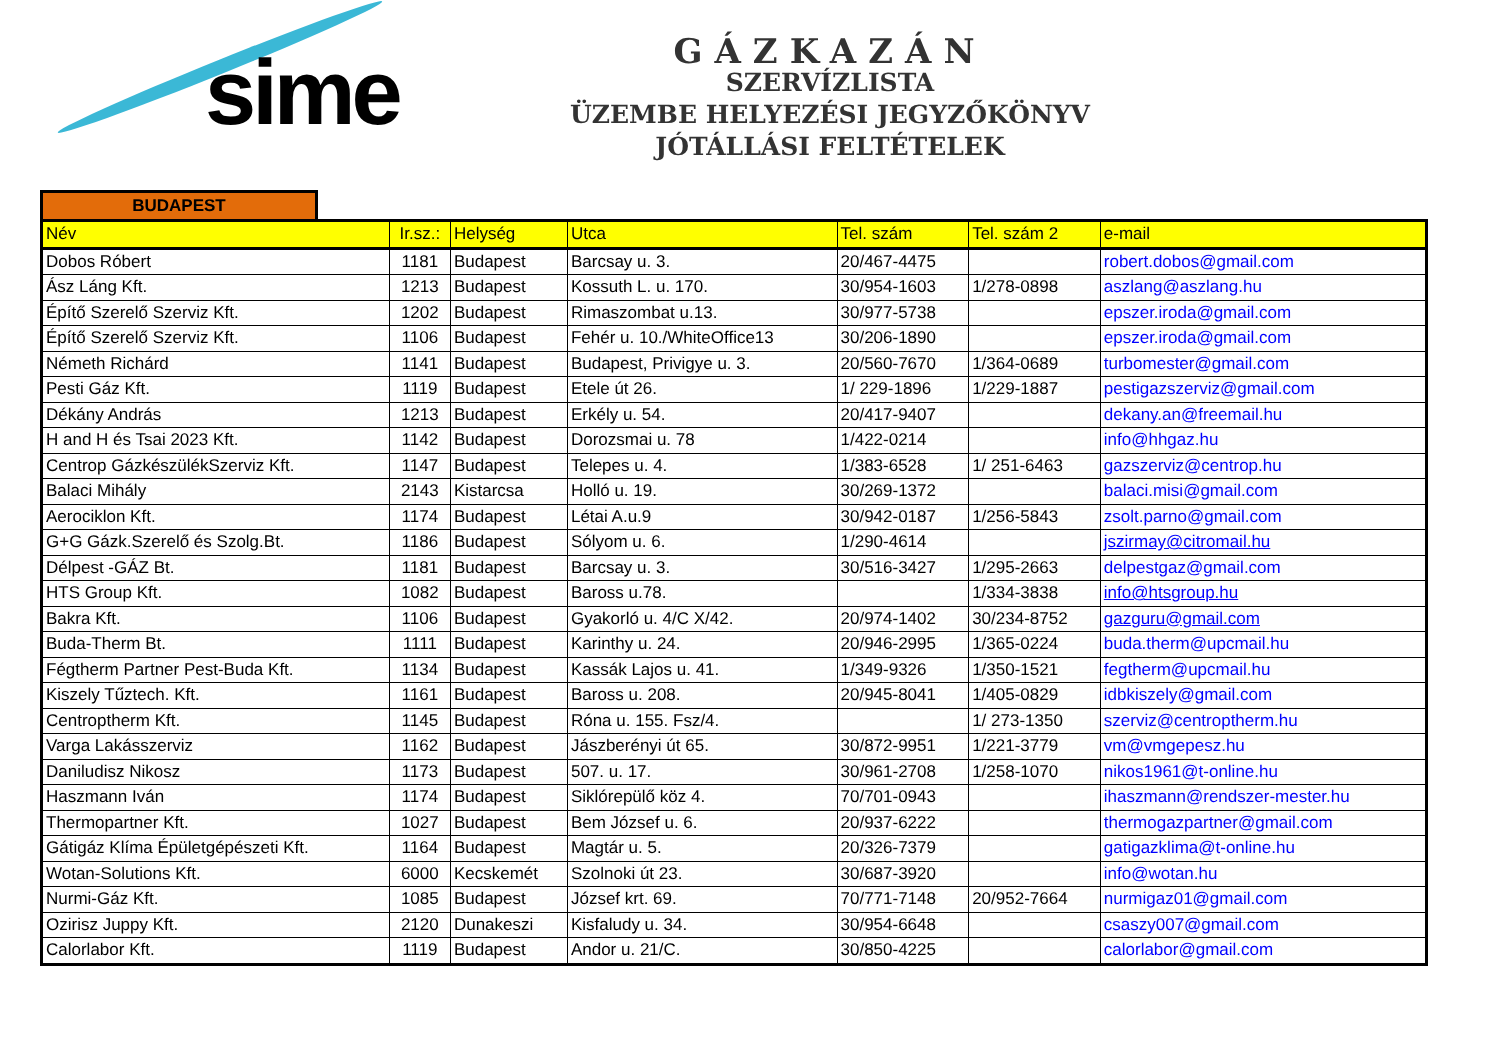sime
GÁZKAZÁN
SZERVÍZLISTA
ÜZEMBE HELYEZÉSI JEGYZŐKÖNYV
JÓTÁLLÁSI FELTÉTELEK
BUDAPEST
| Név | Ir.sz.: | Helység | Utca | Tel. szám | Tel. szám 2 | e-mail |
| --- | --- | --- | --- | --- | --- | --- |
| Dobos Róbert | 1181 | Budapest | Barcsay u. 3. | 20/467-4475 | | robert.dobos@gmail.com |
| Ász Láng Kft. | 1213 | Budapest | Kossuth L. u. 170. | 30/954-1603 | 1/278-0898 | aszlang@aszlang.hu |
| Építő Szerelő Szerviz Kft. | 1202 | Budapest | Rimaszombat u.13. | 30/977-5738 | | epszer.iroda@gmail.com |
| Építő Szerelő Szerviz Kft. | 1106 | Budapest | Fehér u. 10./WhiteOffice13 | 30/206-1890 | | epszer.iroda@gmail.com |
| Németh Richárd | 1141 | Budapest | Budapest, Privigye u. 3. | 20/560-7670 | 1/364-0689 | turbomester@gmail.com |
| Pesti Gáz Kft. | 1119 | Budapest | Etele út 26. | 1/ 229-1896 | 1/229-1887 | pestigazszerviz@gmail.com |
| Dékány András | 1213 | Budapest | Erkély u. 54. | 20/417-9407 | | dekany.an@freemail.hu |
| H and H és Tsai 2023 Kft. | 1142 | Budapest | Dorozsmai u. 78 | 1/422-0214 | | info@hhgaz.hu |
| Centrop GázkészülékSzerviz Kft. | 1147 | Budapest | Telepes u. 4. | 1/383-6528 | 1/ 251-6463 | gazszerviz@centrop.hu |
| Balaci Mihály | 2143 | Kistarcsa | Holló u. 19. | 30/269-1372 | | balaci.misi@gmail.com |
| Aerociklon Kft. | 1174 | Budapest | Létai A.u.9 | 30/942-0187 | 1/256-5843 | zsolt.parno@gmail.com |
| G+G Gázk.Szerelő és Szolg.Bt. | 1186 | Budapest | Sólyom u. 6. | 1/290-4614 | | jszirmay@citromail.hu |
| Délpest -GÁZ Bt. | 1181 | Budapest | Barcsay u. 3. | 30/516-3427 | 1/295-2663 | delpestgaz@gmail.com |
| HTS Group Kft. | 1082 | Budapest | Baross u.78. | | 1/334-3838 | info@htsgroup.hu |
| Bakra Kft. | 1106 | Budapest | Gyakorló u. 4/C X/42. | 20/974-1402 | 30/234-8752 | gazguru@gmail.com |
| Buda-Therm Bt. | 1111 | Budapest | Karinthy u. 24. | 20/946-2995 | 1/365-0224 | buda.therm@upcmail.hu |
| Fégtherm Partner Pest-Buda Kft. | 1134 | Budapest | Kassák Lajos u. 41. | 1/349-9326 | 1/350-1521 | fegtherm@upcmail.hu |
| Kiszely Tűztech. Kft. | 1161 | Budapest | Baross u. 208. | 20/945-8041 | 1/405-0829 | idbkiszely@gmail.com |
| Centroptherm Kft. | 1145 | Budapest | Róna u. 155. Fsz/4. | | 1/ 273-1350 | szerviz@centroptherm.hu |
| Varga Lakásszerviz | 1162 | Budapest | Jászberényi út 65. | 30/872-9951 | 1/221-3779 | vm@vmgepesz.hu |
| Daniludisz Nikosz | 1173 | Budapest | 507. u. 17. | 30/961-2708 | 1/258-1070 | nikos1961@t-online.hu |
| Haszmann Iván | 1174 | Budapest | Siklórepülő köz 4. | 70/701-0943 | | ihaszmann@rendszer-mester.hu |
| Thermopartner Kft. | 1027 | Budapest | Bem József u. 6. | 20/937-6222 | | thermogazpartner@gmail.com |
| Gátigáz Klíma Épületgépészeti Kft. | 1164 | Budapest | Magtár u. 5. | 20/326-7379 | | gatigazklima@t-online.hu |
| Wotan-Solutions Kft. | 6000 | Kecskemét | Szolnoki út 23. | 30/687-3920 | | info@wotan.hu |
| Nurmi-Gáz Kft. | 1085 | Budapest | József krt. 69. | 70/771-7148 | 20/952-7664 | nurmigaz01@gmail.com |
| Ozirisz Juppy Kft. | 2120 | Dunakeszi | Kisfaludy u. 34. | 30/954-6648 | | csaszy007@gmail.com |
| Calorlabor Kft. | 1119 | Budapest | Andor u. 21/C. | 30/850-4225 | | calorlabor@gmail.com |